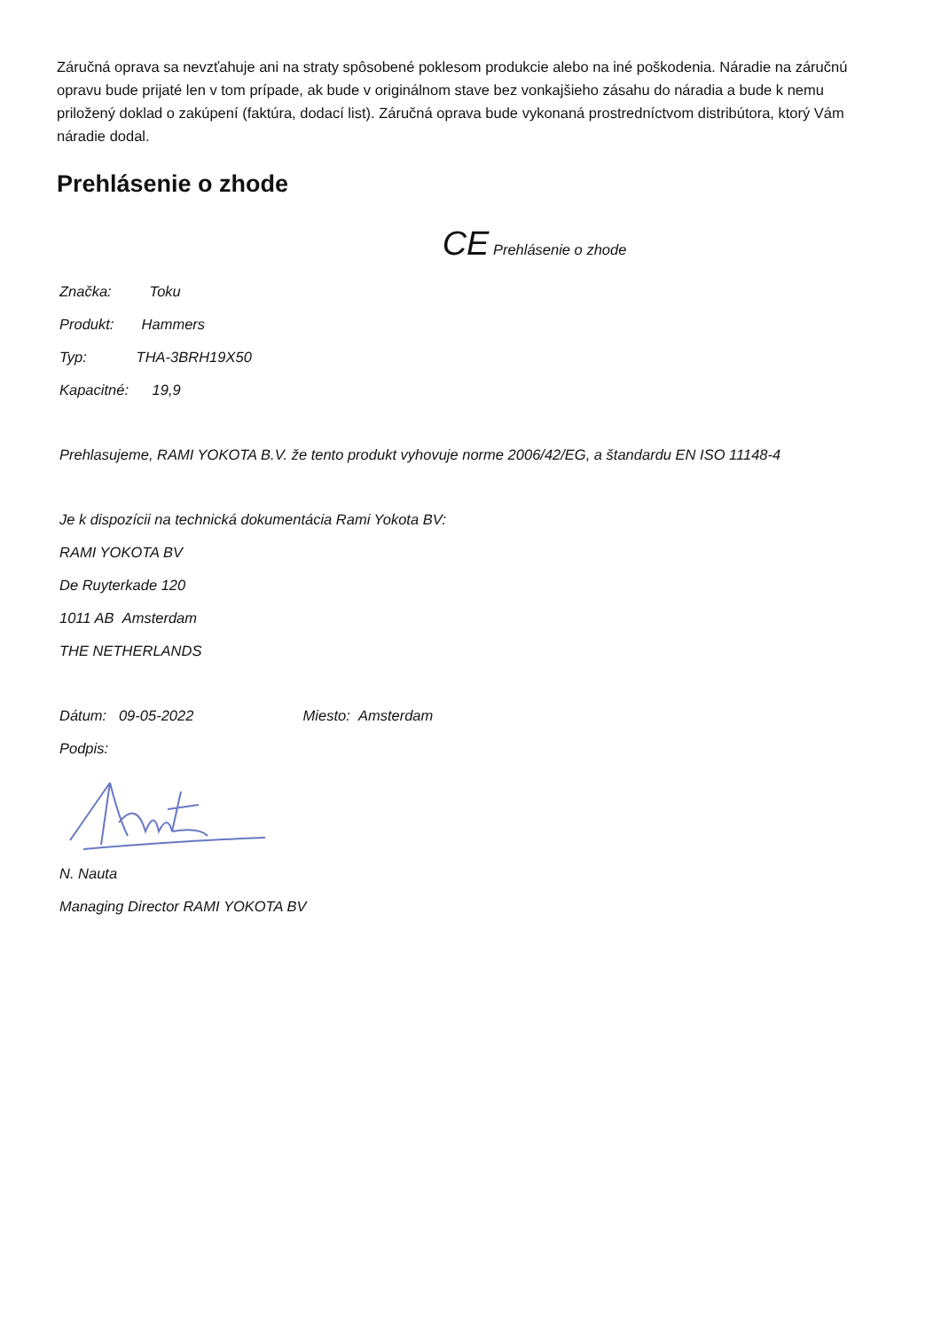Záručná oprava sa nevzťahuje ani na straty spôsobené poklesom produkcie alebo na iné poškodenia. Náradie na záručnú opravu bude prijaté len v tom prípade, ak bude v originálnom stave bez vonkajšieho zásahu do náradia a bude k nemu priložený doklad o zakúpení (faktúra, dodací list). Záručná oprava bude vykonaná prostredníctvom distribútora, ktorý Vám náradie dodal.
Prehlásenie o zhode
CE Prehlásenie o zhode
Značka: Toku
Produkt: Hammers
Typ: THA-3BRH19X50
Kapacitné: 19,9
Prehlasujeme, RAMI YOKOTA B.V. že tento produkt vyhovuje norme 2006/42/EG, a štandardu EN ISO 11148-4
Je k dispozícii na technická dokumentácia Rami Yokota BV:
RAMI YOKOTA BV
De Ruyterkade 120
1011 AB Amsterdam
THE NETHERLANDS
Dátum: 09-05-2022 Miesto: Amsterdam
Podpis:
N. Nauta
Managing Director RAMI YOKOTA BV